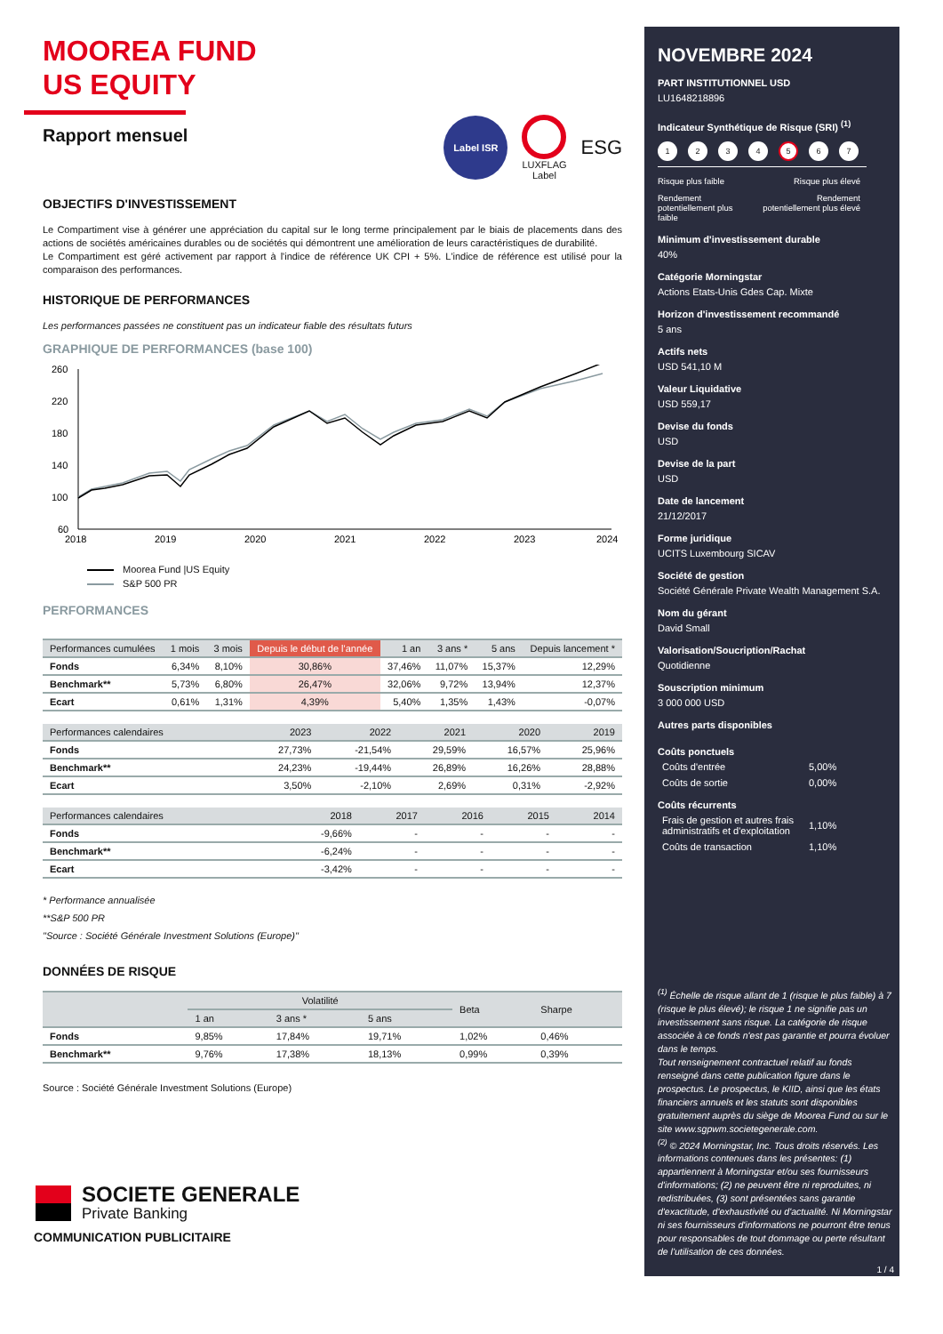MOOREA FUND
US EQUITY
Rapport mensuel
Label ISR
LUXFLAG
Label
ESG
OBJECTIFS D'INVESTISSEMENT
Le Compartiment vise à générer une appréciation du capital sur le long terme principalement par le biais de placements dans des actions de sociétés américaines durables ou de sociétés qui démontrent une amélioration de leurs caractéristiques de durabilité.
Le Compartiment est géré activement par rapport à l'indice de référence UK CPI + 5%. L'indice de référence est utilisé pour la comparaison des performances.
HISTORIQUE DE PERFORMANCES
Les performances passées ne constituent pas un indicateur fiable des résultats futurs
GRAPHIQUE DE PERFORMANCES (base 100)
260
220
180
140
100
60
2018
2019
2020
2021
2022
2023
2024
Moorea Fund |US Equity
S&P 500 PR
PERFORMANCES
| Performances cumulées | 1 mois | 3 mois | Depuis le début de l'année | 1 an | 3 ans * | 5 ans | Depuis lancement * |
| --- | --- | --- | --- | --- | --- | --- | --- |
| Fonds | 6,34% | 8,10% | 30,86% | 37,46% | 11,07% | 15,37% | 12,29% |
| Benchmark** | 5,73% | 6,80% | 26,47% | 32,06% | 9,72% | 13,94% | 12,37% |
| Ecart | 0,61% | 1,31% | 4,39% | 5,40% | 1,35% | 1,43% | -0,07% |
| Performances calendaires | 2023 | 2022 | 2021 | 2020 | 2019 |
| --- | --- | --- | --- | --- | --- |
| Fonds | 27,73% | -21,54% | 29,59% | 16,57% | 25,96% |
| Benchmark** | 24,23% | -19,44% | 26,89% | 16,26% | 28,88% |
| Ecart | 3,50% | -2,10% | 2,69% | 0,31% | -2,92% |
| Performances calendaires | 2018 | 2017 | 2016 | 2015 | 2014 |
| --- | --- | --- | --- | --- | --- |
| Fonds | -9,66% | - | - | - | - |
| Benchmark** | -6,24% | - | - | - | - |
| Ecart | -3,42% | - | - | - | - |
* Performance annualisée
**S&P 500 PR
"Source : Société Générale Investment Solutions (Europe)"
DONNÉES DE RISQUE
| | Volatilité | | | Beta | Sharpe |
| --- | --- | --- | --- | --- | --- |
| | 1 an | 3 ans * | 5 ans | | |
| Fonds | 9,85% | 17,84% | 19,71% | 1,02% | 0,46% |
| Benchmark** | 9,76% | 17,38% | 18,13% | 0,99% | 0,39% |
Source : Société Générale Investment Solutions (Europe)
SOCIETE GENERALE
Private Banking
COMMUNICATION PUBLICITAIRE
NOVEMBRE 2024
PART INSTITUTIONNEL USD
LU1648218896
Indicateur Synthétique de Risque (SRI) <sup>(1)</sup>
1234 5 6 7
Risque plus faible Risque plus élevé
Rendement
potentiellement plus
faible Rendement
potentiellement plus élevé
Minimum d'investissement durable
40%
Catégorie Morningstar
Actions Etats-Unis Gdes Cap. Mixte
Horizon d'investissement recommandé
5 ans
Actifs nets
USD 541,10 M
Valeur Liquidative
USD 559,17
Devise du fonds
USD
Devise de la part
USD
Date de lancement
21/12/2017
Forme juridique
UCITS Luxembourg SICAV
Société de gestion
Société Générale Private Wealth Management S.A.
Nom du gérant
David Small
Valorisation/Soucription/Rachat
Quotidienne
Souscription minimum
3 000 000 USD
Autres parts disponibles
Coûts ponctuels
Coûts d'entrée
5,00%
Coûts de sortie
0,00%
Coûts récurrents
Frais de gestion et autres frais administratifs et d'exploitation
1,10%
Coûts de transaction
1,10%
<sup>(1)</sup> Échelle de risque allant de 1 (risque le plus faible) à 7 (risque le plus élevé); le risque 1 ne signifie pas un investissement sans risque. La catégorie de risque associée à ce fonds n'est pas garantie et pourra évoluer dans le temps.
Tout renseignement contractuel relatif au fonds renseigné dans cette publication figure dans le prospectus. Le prospectus, le KIID, ainsi que les états financiers annuels et les statuts sont disponibles gratuitement auprès du siège de Moorea Fund ou sur le site www.sgpwm.societegenerale.com.
<sup>(2)</sup> © 2024 Morningstar, Inc. Tous droits réservés. Les informations contenues dans les présentes: (1) appartiennent à Morningstar et/ou ses fournisseurs d'informations; (2) ne peuvent être ni reproduites, ni redistribuées, (3) sont présentées sans garantie d'exactitude, d'exhaustivité ou d'actualité. Ni Morningstar ni ses fournisseurs d'informations ne pourront être tenus pour responsables de tout dommage ou perte résultant de l'utilisation de ces données.
1 / 4